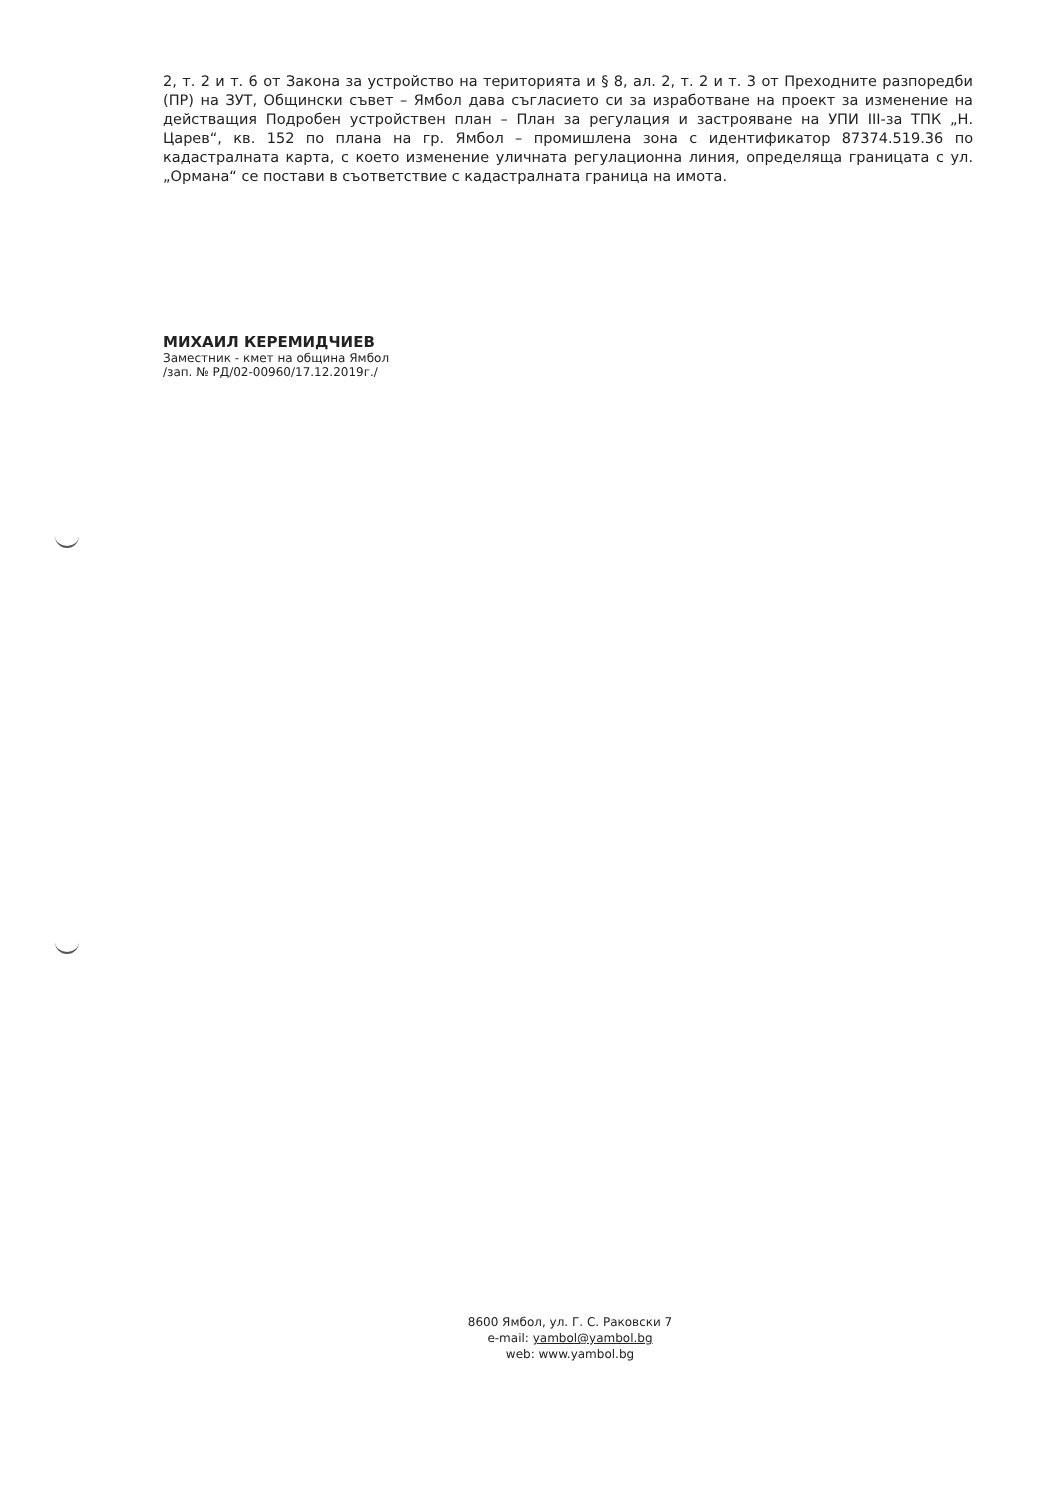2, т. 2 и т. 6 от Закона за устройство на територията и § 8, ал. 2, т. 2 и т. 3 от Преходните разпоредби (ПР) на ЗУТ, Общински съвет – Ямбол дава съгласието си за изработване на проект за изменение на действащия Подробен устройствен план – План за регулация и застрояване на УПИ III-за ТПК „Н. Царев“, кв. 152 по плана на гр. Ямбол – промишлена зона с идентификатор 87374.519.36 по кадастралната карта, с което изменение уличната регулационна линия, определяща границата с ул. „Ормана“ се постави в съответствие с кадастралната граница на имота.
МИХАИЛ КЕРЕМИДЧИЕВ
Заместник - кмет на община Ямбол
/зап. № РД/02-00960/17.12.2019г./
8600 Ямбол, ул. Г. С. Раковски 7
e-mail: yambol@yambol.bg
web: www.yambol.bg